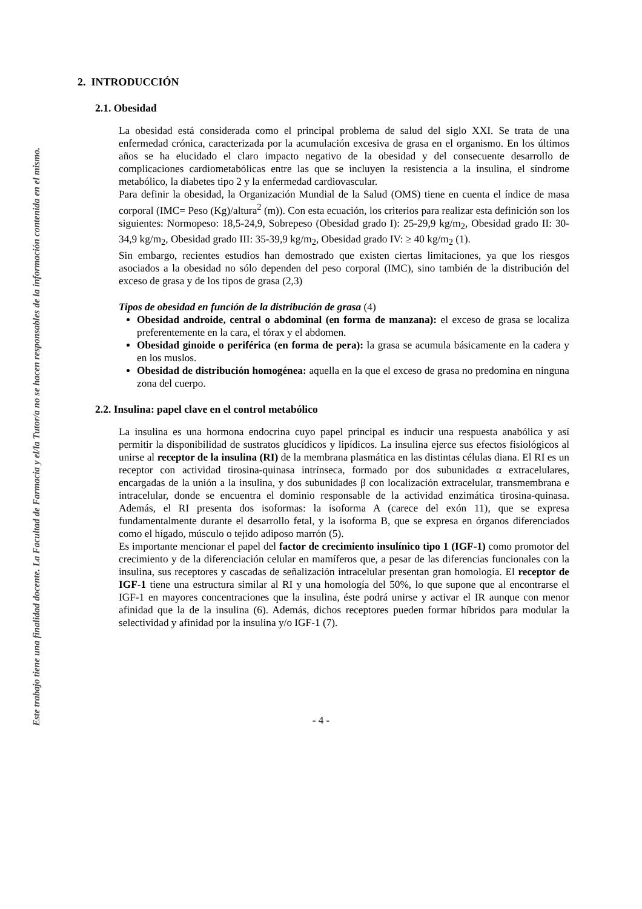Este trabajo tiene una finalidad docente. La Facultad de Farmacia y el/la Tutor/a no se hacen responsables de la información contenida en el mismo.
2. INTRODUCCIÓN
2.1. Obesidad
La obesidad está considerada como el principal problema de salud del siglo XXI. Se trata de una enfermedad crónica, caracterizada por la acumulación excesiva de grasa en el organismo. En los últimos años se ha elucidado el claro impacto negativo de la obesidad y del consecuente desarrollo de complicaciones cardiometabólicas entre las que se incluyen la resistencia a la insulina, el síndrome metabólico, la diabetes tipo 2 y la enfermedad cardiovascular.
Para definir la obesidad, la Organización Mundial de la Salud (OMS) tiene en cuenta el índice de masa corporal (IMC= Peso (Kg)/altura<sup>2</sup> (m)). Con esta ecuación, los criterios para realizar esta definición son los siguientes: Normopeso: 18,5-24,9, Sobrepeso (Obesidad grado I): 25-29,9 kg/m<sub>2</sub>, Obesidad grado II: 30-34,9 kg/m<sub>2</sub>, Obesidad grado III: 35-39,9 kg/m<sub>2</sub>, Obesidad grado IV: ≥ 40 kg/m<sub>2</sub> (1).
Sin embargo, recientes estudios han demostrado que existen ciertas limitaciones, ya que los riesgos asociados a la obesidad no sólo dependen del peso corporal (IMC), sino también de la distribución del exceso de grasa y de los tipos de grasa (2,3)
Tipos de obesidad en función de la distribución de grasa (4)
Obesidad androide, central o abdominal (en forma de manzana): el exceso de grasa se localiza preferentemente en la cara, el tórax y el abdomen.
Obesidad ginoide o periférica (en forma de pera): la grasa se acumula básicamente en la cadera y en los muslos.
Obesidad de distribución homogénea: aquella en la que el exceso de grasa no predomina en ninguna zona del cuerpo.
2.2. Insulina: papel clave en el control metabólico
La insulina es una hormona endocrina cuyo papel principal es inducir una respuesta anabólica y así permitir la disponibilidad de sustratos glucídicos y lipídicos. La insulina ejerce sus efectos fisiológicos al unirse al receptor de la insulina (RI) de la membrana plasmática en las distintas células diana. El RI es un receptor con actividad tirosina-quinasa intrínseca, formado por dos subunidades α extracelulares, encargadas de la unión a la insulina, y dos subunidades β con localización extracelular, transmembrana e intracelular, donde se encuentra el dominio responsable de la actividad enzimática tirosina-quinasa. Además, el RI presenta dos isoformas: la isoforma A (carece del exón 11), que se expresa fundamentalmente durante el desarrollo fetal, y la isoforma B, que se expresa en órganos diferenciados como el hígado, músculo o tejido adiposo marrón (5).
Es importante mencionar el papel del factor de crecimiento insulínico tipo 1 (IGF-1) como promotor del crecimiento y de la diferenciación celular en mamíferos que, a pesar de las diferencias funcionales con la insulina, sus receptores y cascadas de señalización intracelular presentan gran homología. El receptor de IGF-1 tiene una estructura similar al RI y una homología del 50%, lo que supone que al encontrarse el IGF-1 en mayores concentraciones que la insulina, éste podrá unirse y activar el IR aunque con menor afinidad que la de la insulina (6). Además, dichos receptores pueden formar híbridos para modular la selectividad y afinidad por la insulina y/o IGF-1 (7).
- 4 -